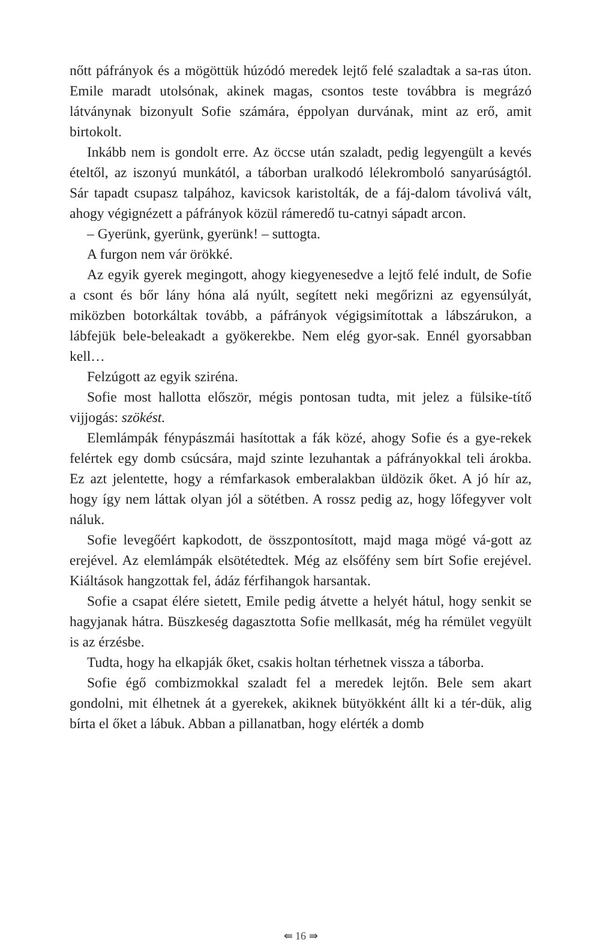nőtt páfrányok és a mögöttük húzódó meredek lejtő felé szaladtak a sa-ras úton. Emile maradt utolsónak, akinek magas, csontos teste továbbra is megrázó látványnak bizonyult Sofie számára, éppolyan durvának, mint az erő, amit birtokolt.
Inkább nem is gondolt erre. Az öccse után szaladt, pedig legyengült a kevés ételtől, az iszonyú munkától, a táborban uralkodó lélekromboló sanyarúságtól. Sár tapadt csupasz talpához, kavicsok karistolták, de a fáj-dalom távolivá vált, ahogy végignézett a páfrányok közül rámeredő tu-catnyi sápadt arcon.
– Gyerünk, gyerünk, gyerünk! – suttogta.
A furgon nem vár örökké.
Az egyik gyerek megingott, ahogy kiegyenesedve a lejtő felé indult, de Sofie a csont és bőr lány hóna alá nyúlt, segített neki megőrizni az egyensúlyát, miközben botorkáltak tovább, a páfrányok végigsimítottak a lábszárukon, a lábfejük bele-beleakadt a gyökerekbe. Nem elég gyor-sak. Ennél gyorsabban kell…
Felzúgott az egyik sziréna.
Sofie most hallotta először, mégis pontosan tudta, mit jelez a fülsike-títő vijjogás: szökést.
Elemlámpák fénypászmái hasítottak a fák közé, ahogy Sofie és a gye-rekek felértek egy domb csúcsára, majd szinte lezuhantak a páfrányokkal teli árokba. Ez azt jelentette, hogy a rémfarkasok emberalakban üldözik őket. A jó hír az, hogy így nem láttak olyan jól a sötétben. A rossz pedig az, hogy lőfegyver volt náluk.
Sofie levegőért kapkodott, de összpontosított, majd maga mögé vá-gott az erejével. Az elemlámpák elsötétedtek. Még az elsőfény sem bírt Sofie erejével. Kiáltások hangzottak fel, ádáz férfihangok harsantak.
Sofie a csapat élére sietett, Emile pedig átvette a helyét hátul, hogy senkit se hagyjanak hátra. Büszkeség dagasztotta Sofie mellkasát, még ha rémület vegyült is az érzésbe.
Tudta, hogy ha elkapják őket, csakis holtan térhetnek vissza a táborba.
Sofie égő combizmokkal szaladt fel a meredek lejtőn. Bele sem akart gondolni, mit élhetnek át a gyerekek, akiknek bütyökként állt ki a tér-dük, alig bírta el őket a lábuk. Abban a pillanatban, hogy elérték a domb
⇚ 16 ⇛